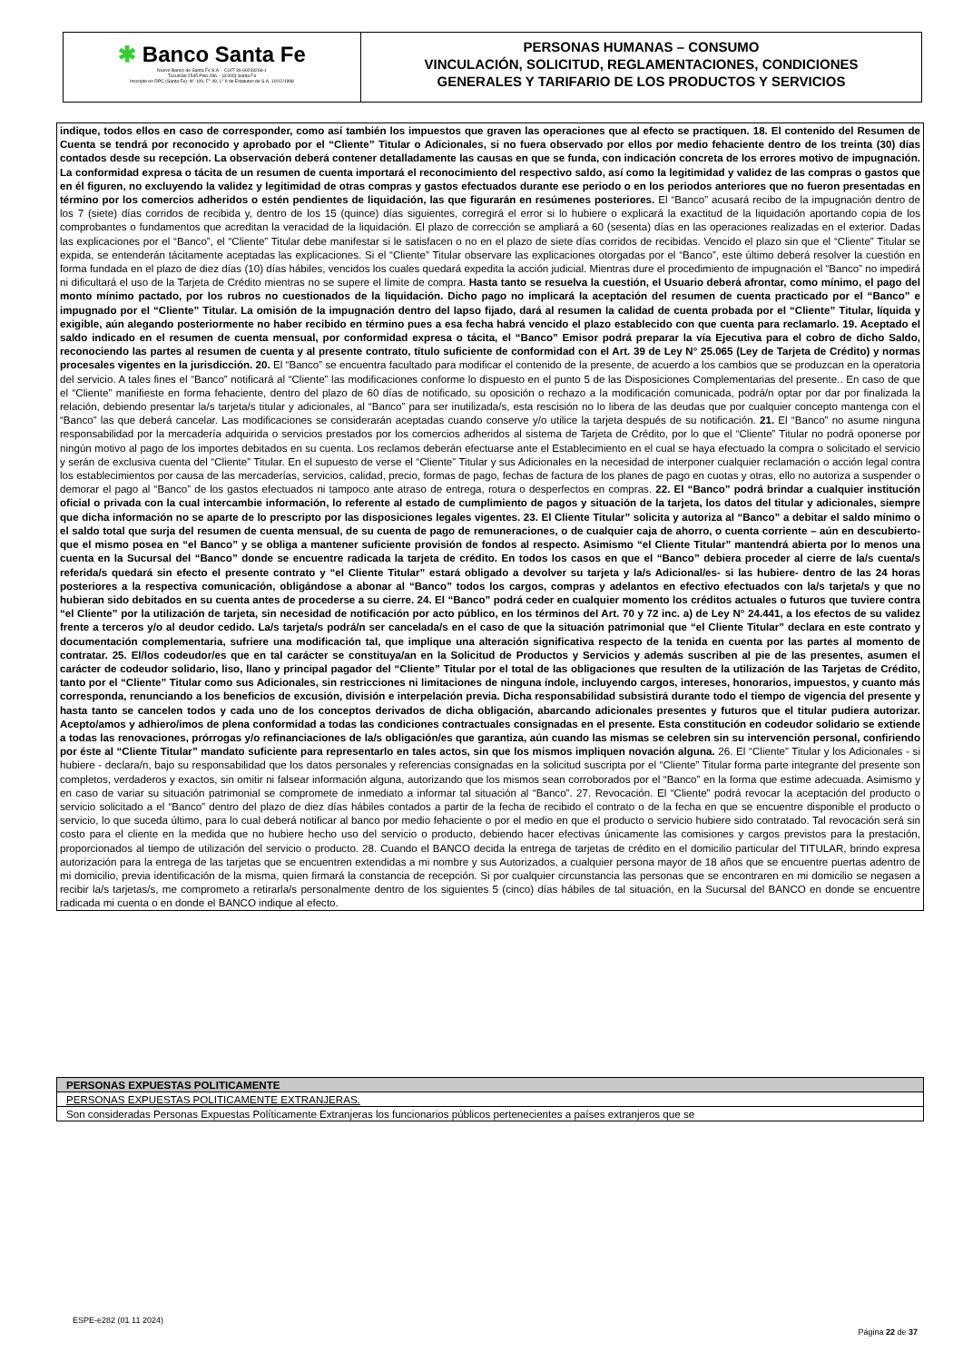✱ Banco Santa Fe
Nuevo Banco de Santa Fe S.A. - CUIT 30-69243266-1
Tucumán 2545 Piso 2do. - (3.000) Santa Fe
Inscripto en RPC (Santa Fe): N° 109, F° 49, L° 9 de Estatutos de S.A. 10/12/1998
PERSONAS HUMANAS – CONSUMO
VINCULACIÓN, SOLICITUD, REGLAMENTACIONES, CONDICIONES
GENERALES Y TARIFARIO DE LOS PRODUCTOS Y SERVICIOS
indique, todos ellos en caso de corresponder, como así también los impuestos que graven las operaciones que al efecto se practiquen. 18. El contenido del Resumen de Cuenta se tendrá por reconocido y aprobado por el “Cliente” Titular o Adicionales, si no fuera observado por ellos por medio fehaciente dentro de los treinta (30) días contados desde su recepción. La observación deberá contener detalladamente las causas en que se funda, con indicación concreta de los errores motivo de impugnación. La conformidad expresa o tácita de un resumen de cuenta importará el reconocimiento del respectivo saldo, así como la legitimidad y validez de las compras o gastos que en él figuren, no excluyendo la validez y legitimidad de otras compras y gastos efectuados durante ese periodo o en los periodos anteriores que no fueron presentadas en término por los comercios adheridos o estén pendientes de liquidación, las que figurarán en resúmenes posteriores. El “Banco” acusará recibo de la impugnación dentro de los 7 (siete) días corridos de recibida y, dentro de los 15 (quince) días siguientes, corregirá el error si lo hubiere o explicará la exactitud de la liquidación aportando copia de los comprobantes o fundamentos que acreditan la veracidad de la liquidación. El plazo de corrección se ampliará a 60 (sesenta) días en las operaciones realizadas en el exterior. Dadas las explicaciones por el “Banco”, el “Cliente” Titular debe manifestar si le satisfacen o no en el plazo de siete días corridos de recibidas. Vencido el plazo sin que el “Cliente” Titular se expida, se entenderán tácitamente aceptadas las explicaciones. Si el “Cliente” Titular observare las explicaciones otorgadas por el “Banco”, este último deberá resolver la cuestión en forma fundada en el plazo de diez días (10) días hábiles, vencidos los cuales quedará expedita la acción judicial. Mientras dure el procedimiento de impugnación el “Banco” no impedirá ni dificultará el uso de la Tarjeta de Crédito mientras no se supere el límite de compra. Hasta tanto se resuelva la cuestión, el Usuario deberá afrontar, como mínimo, el pago del monto mínimo pactado, por los rubros no cuestionados de la liquidación. Dicho pago no implicará la aceptación del resumen de cuenta practicado por el “Banco” e impugnado por el “Cliente” Titular. La omisión de la impugnación dentro del lapso fijado, dará al resumen la calidad de cuenta probada por el “Cliente” Titular, líquida y exigible, aún alegando posteriormente no haber recibido en término pues a esa fecha habrá vencido el plazo establecido con que cuenta para reclamarlo. 19. Aceptado el saldo indicado en el resumen de cuenta mensual, por conformidad expresa o tácita, el “Banco” Emisor podrá preparar la vía Ejecutiva para el cobro de dicho Saldo, reconociendo las partes al resumen de cuenta y al presente contrato, título suficiente de conformidad con el Art. 39 de Ley N° 25.065 (Ley de Tarjeta de Crédito) y normas procesales vigentes en la jurisdicción. 20. El “Banco” se encuentra facultado para modificar el contenido de la presente, de acuerdo a los cambios que se produzcan en la operatoria del servicio. A tales fines el “Banco” notificará al “Cliente” las modificaciones conforme lo dispuesto en el punto 5 de las Disposiciones Complementarias del presente.. En caso de que el “Cliente” manifieste en forma fehaciente, dentro del plazo de 60 días de notificado, su oposición o rechazo a la modificación comunicada, podrá/n optar por dar por finalizada la relación, debiendo presentar la/s tarjeta/s titular y adicionales, al “Banco” para ser inutilizada/s, esta rescisión no lo libera de las deudas que por cualquier concepto mantenga con el “Banco” las que deberá cancelar. Las modificaciones se considerarán aceptadas cuando conserve y/o utilice la tarjeta después de su notificación. 21. El “Banco” no asume ninguna responsabilidad por la mercadería adquirida o servicios prestados por los comercios adheridos al sistema de Tarjeta de Crédito, por lo que el “Cliente” Titular no podrá oponerse por ningún motivo al pago de los importes debitados en su cuenta. Los reclamos deberán efectuarse ante el Establecimiento en el cual se haya efectuado la compra o solicitado el servicio y serán de exclusiva cuenta del “Cliente” Titular. En el supuesto de verse el “Cliente” Titular y sus Adicionales en la necesidad de interponer cualquier reclamación o acción legal contra los establecimientos por causa de las mercaderías, servicios, calidad, precio, formas de pago, fechas de factura de los planes de pago en cuotas y otras, ello no autoriza a suspender o demorar el pago al “Banco” de los gastos efectuados ni tampoco ante atraso de entrega, rotura o desperfectos en compras. 22. El “Banco” podrá brindar a cualquier institución oficial o privada con la cual intercambie información, lo referente al estado de cumplimiento de pagos y situación de la tarjeta, los datos del titular y adicionales, siempre que dicha información no se aparte de lo prescripto por las disposiciones legales vigentes. 23. El Cliente Titular” solicita y autoriza al “Banco” a debitar el saldo mínimo o el saldo total que surja del resumen de cuenta mensual, de su cuenta de pago de remuneraciones, o de cualquier caja de ahorro, o cuenta corriente – aún en descubierto- que el mismo posea en “el Banco” y se obliga a mantener suficiente provisión de fondos al respecto. Asimismo “el Cliente Titular” mantendrá abierta por lo menos una cuenta en la Sucursal del “Banco” donde se encuentre radicada la tarjeta de crédito. En todos los casos en que el “Banco” debiera proceder al cierre de la/s cuenta/s referida/s quedará sin efecto el presente contrato y “el Cliente Titular” estará obligado a devolver su tarjeta y la/s Adicional/es- si las hubiere- dentro de las 24 horas posteriores a la respectiva comunicación, obligándose a abonar al “Banco” todos los cargos, compras y adelantos en efectivo efectuados con la/s tarjeta/s y que no hubieran sido debitados en su cuenta antes de procederse a su cierre. 24. El “Banco” podrá ceder en cualquier momento los créditos actuales o futuros que tuviere contra “el Cliente” por la utilización de tarjeta, sin necesidad de notificación por acto público, en los términos del Art. 70 y 72 inc. a) de Ley N° 24.441, a los efectos de su validez frente a terceros y/o al deudor cedido. La/s tarjeta/s podrá/n ser cancelada/s en el caso de que la situación patrimonial que “el Cliente Titular” declara en este contrato y documentación complementaria, sufriere una modificación tal, que implique una alteración significativa respecto de la tenida en cuenta por las partes al momento de contratar. 25. El/los codeudor/es que en tal carácter se constituya/an en la Solicitud de Productos y Servicios y además suscriben al pie de las presentes, asumen el carácter de codeudor solidario, liso, llano y principal pagador del “Cliente” Titular por el total de las obligaciones que resulten de la utilización de las Tarjetas de Crédito, tanto por el “Cliente” Titular como sus Adicionales, sin restricciones ni limitaciones de ninguna índole, incluyendo cargos, intereses, honorarios, impuestos, y cuanto más corresponda, renunciando a los beneficios de excusión, división e interpelación previa. Dicha responsabilidad subsistirá durante todo el tiempo de vigencia del presente y hasta tanto se cancelen todos y cada uno de los conceptos derivados de dicha obligación, abarcando adicionales presentes y futuros que el titular pudiera autorizar. Acepto/amos y adhiero/imos de plena conformidad a todas las condiciones contractuales consignadas en el presente. Esta constitución en codeudor solidario se extiende a todas las renovaciones, prórrogas y/o refinanciaciones de la/s obligación/es que garantiza, aún cuando las mismas se celebren sin su intervención personal, confiriendo por éste al “Cliente Titular” mandato suficiente para representarlo en tales actos, sin que los mismos impliquen novación alguna. 26. El “Cliente” Titular y los Adicionales - si hubiere - declara/n, bajo su responsabilidad que los datos personales y referencias consignadas en la solicitud suscripta por el “Cliente” Titular forma parte integrante del presente son completos, verdaderos y exactos, sin omitir ni falsear información alguna, autorizando que los mismos sean corroborados por el “Banco” en la forma que estime adecuada. Asimismo y en caso de variar su situación patrimonial se compromete de inmediato a informar tal situación al “Banco”. 27. Revocación. El “Cliente” podrá revocar la aceptación del producto o servicio solicitado a el “Banco” dentro del plazo de diez días hábiles contados a partir de la fecha de recibido el contrato o de la fecha en que se encuentre disponible el producto o servicio, lo que suceda último, para lo cual deberá notificar al banco por medio fehaciente o por el medio en que el producto o servicio hubiere sido contratado. Tal revocación será sin costo para el cliente en la medida que no hubiere hecho uso del servicio o producto, debiendo hacer efectivas únicamente las comisiones y cargos previstos para la prestación, proporcionados al tiempo de utilización del servicio o producto. 28. Cuando el BANCO decida la entrega de tarjetas de crédito en el domicilio particular del TITULAR, brindo expresa autorización para la entrega de las tarjetas que se encuentren extendidas a mi nombre y sus Autorizados, a cualquier persona mayor de 18 años que se encuentre puertas adentro de mi domicilio, previa identificación de la misma, quien firmará la constancia de recepción. Si por cualquier circunstancia las personas que se encontraren en mi domicilio se negasen a recibir la/s tarjetas/s, me comprometo a retirarla/s personalmente dentro de los siguientes 5 (cinco) días hábiles de tal situación, en la Sucursal del BANCO en donde se encuentre radicada mi cuenta o en donde el BANCO indique al efecto.
PERSONAS EXPUESTAS POLITICAMENTE
PERSONAS EXPUESTAS POLITICAMENTE EXTRANJERAS.
Son consideradas Personas Expuestas Políticamente Extranjeras los funcionarios públicos pertenecientes a países extranjeros que se
ESPE-e282 (01 11 2024)
Página 22 de 37